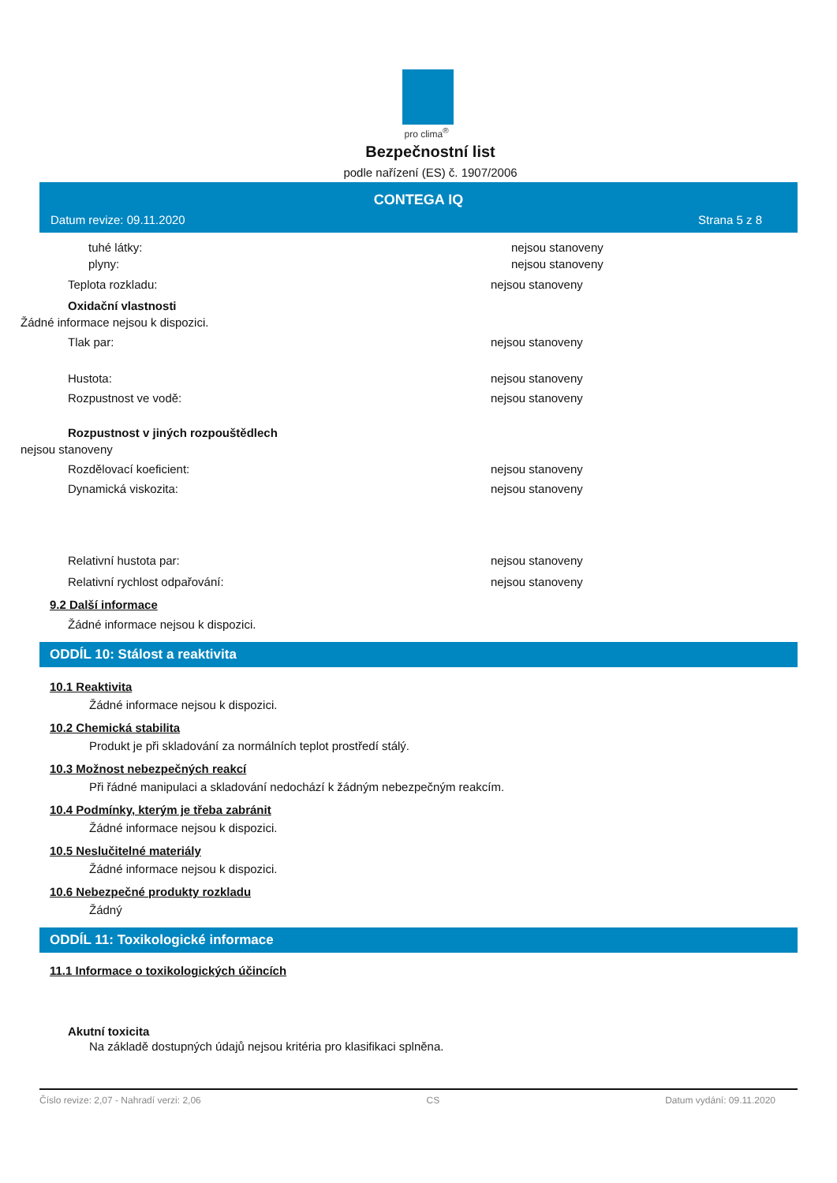pro clima<sup>®</sup>
Bezpečnostní list
podle nařízení (ES) č. 1907/2006
CONTEGA IQ
Datum revize: 09.11.2020 Strana 5 z 8
tuhé látky: nejsou stanoveny
plyny: nejsou stanoveny
Teplota rozkladu: nejsou stanoveny
Oxidační vlastnosti
Žádné informace nejsou k dispozici.
Tlak par: nejsou stanoveny
Hustota: nejsou stanoveny
Rozpustnost ve vodě: nejsou stanoveny
Rozpustnost v jiných rozpouštědlech
nejsou stanoveny
Rozdělovací koeficient: nejsou stanoveny
Dynamická viskozita: nejsou stanoveny
Relativní hustota par: nejsou stanoveny
Relativní rychlost odpařování: nejsou stanoveny
9.2 Další informace
Žádné informace nejsou k dispozici.
ODDÍL 10: Stálost a reaktivita
10.1 Reaktivita
Žádné informace nejsou k dispozici.
10.2 Chemická stabilita
Produkt je při skladování za normálních teplot prostředí stálý.
10.3 Možnost nebezpečných reakcí
Při řádné manipulaci a skladování nedochází k žádným nebezpečným reakcím.
10.4 Podmínky, kterým je třeba zabránit
Žádné informace nejsou k dispozici.
10.5 Neslučitelné materiály
Žádné informace nejsou k dispozici.
10.6 Nebezpečné produkty rozkladu
Žádný
ODDÍL 11: Toxikologické informace
11.1 Informace o toxikologických účincích
Akutní toxicita
Na základě dostupných údajů nejsou kritéria pro klasifikaci splněna.
Číslo revize: 2,07 - Nahradí verzi: 2,06 CS Datum vydání: 09.11.2020